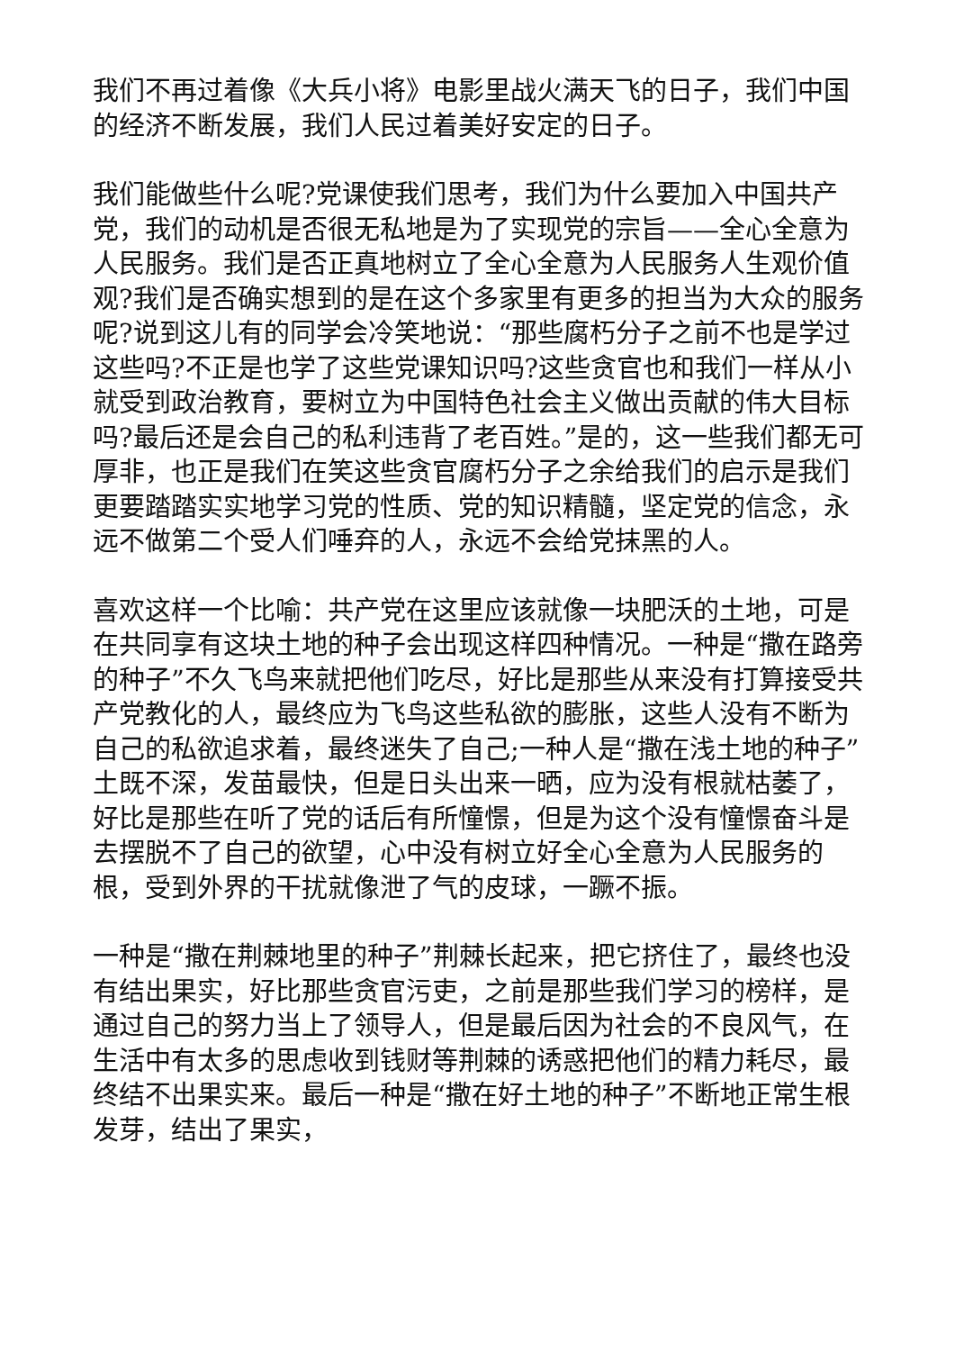我们不再过着像《大兵小将》电影里战火满天飞的日子，我们中国的经济不断发展，我们人民过着美好安定的日子。
我们能做些什么呢?党课使我们思考，我们为什么要加入中国共产党，我们的动机是否很无私地是为了实现党的宗旨——全心全意为人民服务。我们是否正真地树立了全心全意为人民服务人生观价值观?我们是否确实想到的是在这个多家里有更多的担当为大众的服务呢?说到这儿有的同学会冷笑地说：“那些腐朽分子之前不也是学过这些吗?不正是也学了这些党课知识吗?这些贪官也和我们一样从小就受到政治教育，要树立为中国特色社会主义做出贡献的伟大目标吗?最后还是会自己的私利违背了老百姓。”是的，这一些我们都无可厚非，也正是我们在笑这些贪官腐朽分子之余给我们的启示是我们更要踏踏实实地学习党的性质、党的知识精髓，坚定党的信念，永远不做第二个受人们唾弃的人，永远不会给党抹黑的人。
喜欢这样一个比喻：共产党在这里应该就像一块肥沃的土地，可是在共同享有这块土地的种子会出现这样四种情况。一种是“撒在路旁的种子”不久飞鸟来就把他们吃尽，好比是那些从来没有打算接受共产党教化的人，最终应为飞鸟这些私欲的膨胀，这些人没有不断为自己的私欲追求着，最终迷失了自己;一种人是“撒在浅土地的种子”土既不深，发苗最快，但是日头出来一晒，应为没有根就枯萎了，好比是那些在听了党的话后有所憧憬，但是为这个没有憧憬奋斗是去摆脱不了自己的欲望，心中没有树立好全心全意为人民服务的根，受到外界的干扰就像泄了气的皮球，一蹶不振。
一种是“撒在荆棘地里的种子”荆棘长起来，把它挤住了，最终也没有结出果实，好比那些贪官污吏，之前是那些我们学习的榜样，是通过自己的努力当上了领导人，但是最后因为社会的不良风气，在生活中有太多的思虑收到钱财等荆棘的诱惑把他们的精力耗尽，最终结不出果实来。最后一种是“撒在好土地的种子”不断地正常生根发芽，结出了果实，